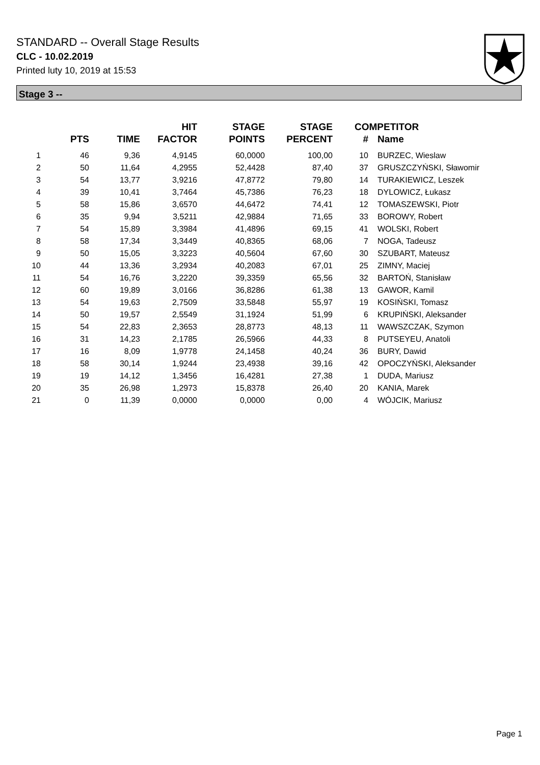STANDARD -- Overall Stage Results
CLC - 10.02.2019
Printed luty 10, 2019 at 15:53
Stage 3 --
| | PTS | TIME | HIT FACTOR | STAGE POINTS | STAGE PERCENT | # | COMPETITOR Name |
| --- | --- | --- | --- | --- | --- | --- | --- |
| 1 | 46 | 9,36 | 4,9145 | 60,0000 | 100,00 | 10 | BURZEC, Wieslaw |
| 2 | 50 | 11,64 | 4,2955 | 52,4428 | 87,40 | 37 | GRUSZCZYŃSKI, Sławomir |
| 3 | 54 | 13,77 | 3,9216 | 47,8772 | 79,80 | 14 | TURAKIEWICZ, Leszek |
| 4 | 39 | 10,41 | 3,7464 | 45,7386 | 76,23 | 18 | DYLOWICZ, Łukasz |
| 5 | 58 | 15,86 | 3,6570 | 44,6472 | 74,41 | 12 | TOMASZEWSKI, Piotr |
| 6 | 35 | 9,94 | 3,5211 | 42,9884 | 71,65 | 33 | BOROWY, Robert |
| 7 | 54 | 15,89 | 3,3984 | 41,4896 | 69,15 | 41 | WOLSKI, Robert |
| 8 | 58 | 17,34 | 3,3449 | 40,8365 | 68,06 | 7 | NOGA, Tadeusz |
| 9 | 50 | 15,05 | 3,3223 | 40,5604 | 67,60 | 30 | SZUBART, Mateusz |
| 10 | 44 | 13,36 | 3,2934 | 40,2083 | 67,01 | 25 | ZIMNY, Maciej |
| 11 | 54 | 16,76 | 3,2220 | 39,3359 | 65,56 | 32 | BARTOŃ, Stanisław |
| 12 | 60 | 19,89 | 3,0166 | 36,8286 | 61,38 | 13 | GAWOR, Kamil |
| 13 | 54 | 19,63 | 2,7509 | 33,5848 | 55,97 | 19 | KOSIŃSKI, Tomasz |
| 14 | 50 | 19,57 | 2,5549 | 31,1924 | 51,99 | 6 | KRUPIŃSKI, Aleksander |
| 15 | 54 | 22,83 | 2,3653 | 28,8773 | 48,13 | 11 | WAWSZCZAK, Szymon |
| 16 | 31 | 14,23 | 2,1785 | 26,5966 | 44,33 | 8 | PUTSEYEU, Anatoli |
| 17 | 16 | 8,09 | 1,9778 | 24,1458 | 40,24 | 36 | BURY, Dawid |
| 18 | 58 | 30,14 | 1,9244 | 23,4938 | 39,16 | 42 | OPOCZYŃSKI, Aleksander |
| 19 | 19 | 14,12 | 1,3456 | 16,4281 | 27,38 | 1 | DUDA, Mariusz |
| 20 | 35 | 26,98 | 1,2973 | 15,8378 | 26,40 | 20 | KANIA, Marek |
| 21 | 0 | 11,39 | 0,0000 | 0,0000 | 0,00 | 4 | WÓJCIK, Mariusz |
Page 1